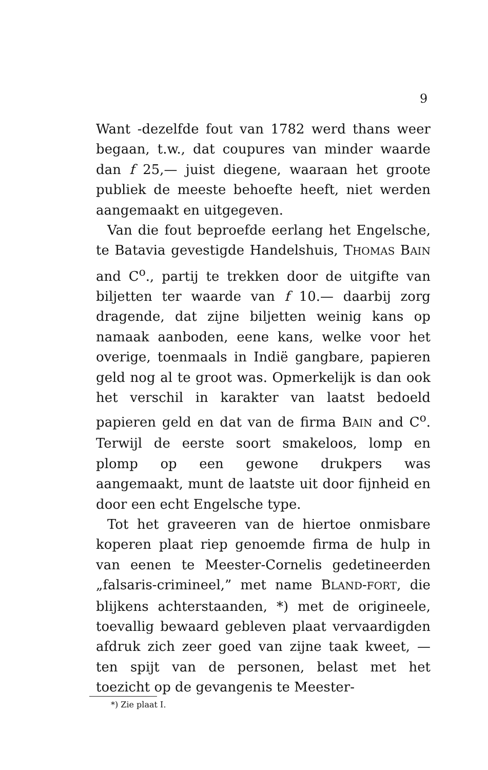9
Want -dezelfde fout van 1782 werd thans weer begaan, t.w., dat coupures van minder waarde dan f 25,— juist diegene, waaraan het groote publiek de meeste behoefte heeft, niet werden aangemaakt en uitgegeven.
Van die fout beproefde eerlang het Engelsche, te Batavia gevestigde Handelshuis, THOMAS BAIN and C<sup>o</sup>., partij te trekken door de uitgifte van biljetten ter waarde van f 10.— daarbij zorg dragende, dat zijne biljetten weinig kans op namaak aanboden, eene kans, welke voor het overige, toenmaals in Indië gangbare, papieren geld nog al te groot was. Opmerkelijk is dan ook het verschil in karakter van laatst bedoeld papieren geld en dat van de firma BAIN and C<sup>o</sup>. Terwijl de eerste soort smakeloos, lomp en plomp op een gewone drukpers was aangemaakt, munt de laatste uit door fijnheid en door een echt Engelsche type.
Tot het graveeren van de hiertoe onmisbare koperen plaat riep genoemde firma de hulp in van eenen te Meester-Cornelis gedetineerden „falsaris-crimineel,” met name BLAND-FORT, die blijkens achterstaanden, *) met de origineele, toevallig bewaard gebleven plaat vervaardigden afdruk zich zeer goed van zijne taak kweet, — ten spijt van de personen, belast met het toezicht op de gevangenis te Meester-
*) Zie plaat I.